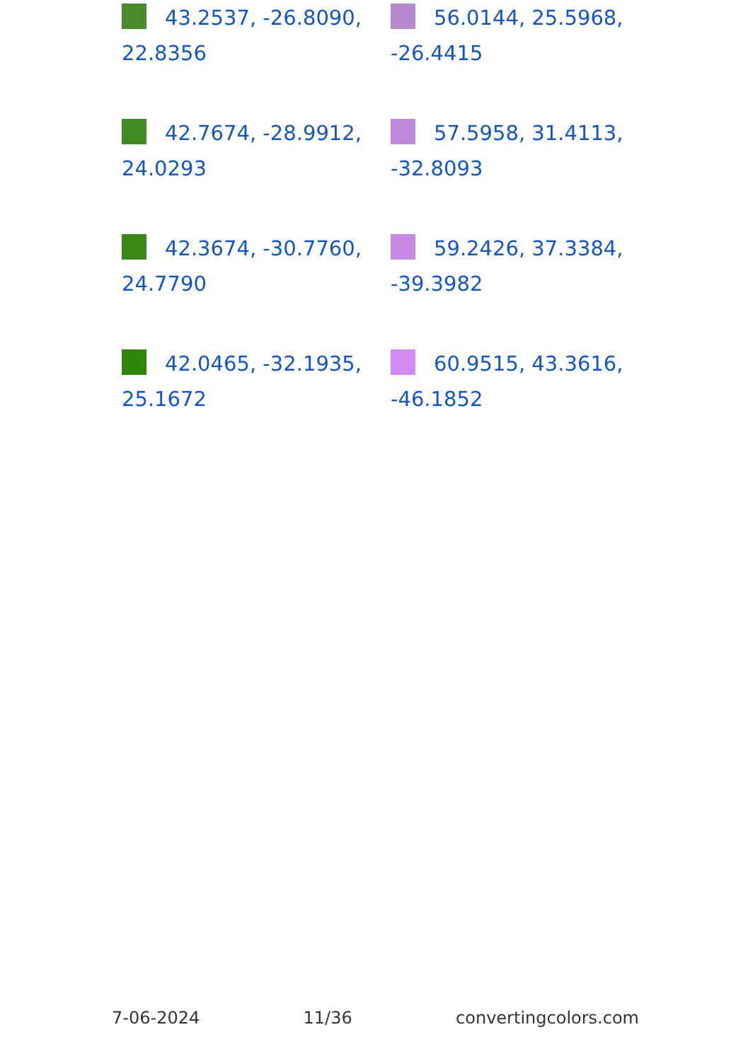43.2537, -26.8090, 22.8356
56.0144, 25.5968, -26.4415
42.7674, -28.9912, 24.0293
57.5958, 31.4113, -32.8093
42.3674, -30.7760, 24.7790
59.2426, 37.3384, -39.3982
42.0465, -32.1935, 25.1672
60.9515, 43.3616, -46.1852
7-06-2024 11/36 convertingcolors.com